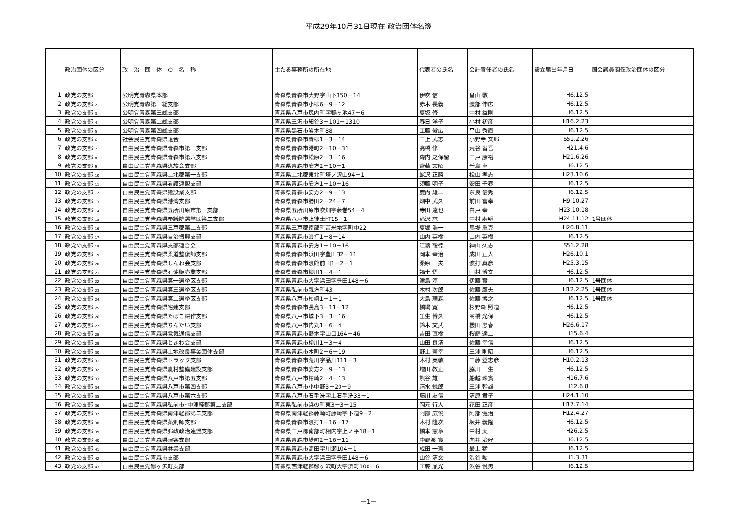平成29年10月31日現在 政治団体名簿
| | 政治団体の区分 | 政 治 団 体 の 名 称 | 主たる事務所の所在地 | 代表者の氏名 | 会計責任者の氏名 | 設立届出年月日 | 国会議員関係政治団体の区分 |
| --- | --- | --- | --- | --- | --- | --- | --- |
| 1 | 政党の支部 1 | 公明党青森県本部 | 青森県青森市大野字山下150－14 | 伊吹 信一 | 畠山 敬一 | H6.12.5 | |
| 2 | 政党の支部 2 | 公明党青森第一総支部 | 青森県青森市小柳6－9－12 | 赤木 長義 | 渡部 伸広 | H6.12.5 | |
| 3 | 政党の支部 3 | 公明党青森第三総支部 | 青森県八戸市尻内町字鴨ヶ池47－6 | 夏坂 修 | 中村 益則 | H6.12.5 | |
| 4 | 政党の支部 4 | 公明党青森第二総支部 | 青森県三沢市細谷3－101－1310 | 春日 洋子 | 小村 初彦 | H16.2.23 | |
| 5 | 政党の支部 5 | 公明党青森第四総支部 | 青森県黒石市岩木町88 | 工藤 俊広 | 平山 秀直 | H6.12.5 | |
| 6 | 政党の支部 6 | 社会民主党青森県連合 | 青森県青森市青柳1－3－14 | 三上 武志 | 小野寺 文郎 | S51.2.26 | |
| 7 | 政党の支部 7 | 自由民主党青森県青森市第一支部 | 青森県青森市港町2－10－31 | 高橋 修一 | 荒谷 省吾 | H21.4.6 | |
| 8 | 政党の支部 8 | 自由民主党青森県青森市第六支部 | 青森県青森市松原2－3－16 | 森内 之保留 | 三戸 康裕 | H21.6.26 | |
| 9 | 政党の支部 9 | 自由民主党青森県遺族会支部 | 青森県青森市安方2－10－1 | 齋藤 文昭 | 千島 卓 | H6.12.5 | |
| 10 | 政党の支部 10 | 自由民主党青森県上北郡第一支部 | 青森県上北郡東北町塔ノ沢山94－1 | 蛯沢 正勝 | 松山 孝志 | H23.10.6 | |
| 11 | 政党の支部 11 | 自由民主党青森県看護連盟支部 | 青森県青森市安方1－10－16 | 須藤 明子 | 安田 千春 | H6.12.5 | |
| 12 | 政党の支部 12 | 自由民主党青森県建設業支部 | 青森県青森市安方2－9－13 | 鹿内 雄二 | 奈良 信秀 | H6.12.5 | |
| 13 | 政党の支部 13 | 自由民主党青森県港湾支部 | 青森県青森市勝田2－24－7 | 畑中 武久 | 前田 富幸 | H9.10.27 | |
| 14 | 政党の支部 14 | 自由民主党青森県五所川原市第一支部 | 青森県五所川原市吹畑字藤巻54－4 | 寺田 達也 | 白戸 幸一 | H23.10.18 | |
| 15 | 政党の支部 15 | 自由民主党青森県参議院選挙区第二支部 | 青森県八戸市上徒士町15－1 | 滝沢 求 | 中村 寿明 | H24.11.12 | 1号団体 |
| 16 | 政党の支部 16 | 自由民主党青森県三戸郡第二支部 | 青森県三戸郡南部町苫米地字町中22 | 夏堀 浩一 | 馬場 重克 | H20.8.11 | |
| 17 | 政党の支部 17 | 自由民主党青森県自治振興支部 | 青森県青森市浪打1－8－14 | 山内 英樹 | 山内 英樹 | H6.12.5 | |
| 18 | 政党の支部 18 | 自由民主党青森県支部連合会 | 青森県青森市安方1－10－16 | 江渡 聡徳 | 神山 久志 | S51.2.28 | |
| 19 | 政党の支部 19 | 自由民主党青森県柔道整復師支部 | 青森県青森市浜田字豊田32－11 | 岡本 幸治 | 成田 正人 | H26.10.1 | |
| 20 | 政党の支部 20 | 自由民主党青森県しんわ会支部 | 青森県青森市浪館前田1－2－1 | 桑原 一夫 | 波打 真彦 | H25.3.15 | |
| 21 | 政党の支部 21 | 自由民主党青森県石油販売業支部 | 青森県青森市柳川1－4－1 | 福士 悟 | 田村 博文 | H6.12.5 | |
| 22 | 政党の支部 22 | 自由民主党青森県第一選挙区支部 | 青森県青森市大字浜田字豊田148－6 | 津島 淳 | 伊藤 實 | H6.12.5 | 1号団体 |
| 23 | 政党の支部 23 | 自由民主党青森県第三選挙区支部 | 青森県弘前市親方町43 | 木村 次郎 | 佐藤 鷹夫 | H12.2.25 | 1号団体 |
| 24 | 政党の支部 24 | 自由民主党青森県第二選挙区支部 | 青森県八戸市柏崎1－1－1 | 大島 理森 | 佐藤 博之 | H6.12.5 | 1号団体 |
| 25 | 政党の支部 25 | 自由民主党青森県宅建支部 | 青森県青森市長島3－11－12 | 橋場 寛 | 杉野森 照道 | H6.12.5 | |
| 26 | 政党の支部 26 | 自由民主党青森県たばこ耕作支部 | 青森県八戸市城下3－3－16 | 壬生 博久 | 髙橋 光保 | H6.12.5 | |
| 27 | 政党の支部 27 | 自由民主党青森県ちんたい支部 | 青森県八戸市内丸1－6－4 | 鈴木 文武 | 櫻田 忠春 | H26.6.17 | |
| 28 | 政党の支部 28 | 自由民主党青森県電気通信支部 | 青森県青森市野木字山口164－46 | 吉田 直樹 | 桜庭 達二 | H15.6.4 | |
| 29 | 政党の支部 29 | 自由民主党青森県ときわ会支部 | 青森県青森市柳川1－3－4 | 山田 良清 | 佐藤 幸信 | H6.12.5 | |
| 30 | 政党の支部 30 | 自由民主党青森県土地改良事業団体支部 | 青森県青森市本町2－6－19 | 野上 憲幸 | 三浦 則昭 | H6.12.5 | |
| 31 | 政党の支部 31 | 自由民主党青森県トラック支部 | 青森県青森市荒川字品川111－3 | 木村 英敬 | 工藤 登志彦 | H10.2.13 | |
| 32 | 政党の支部 32 | 自由民主党青森県農村整備建設支部 | 青森県青森市安方2－9－13 | 増田 教正 | 脇川 一生 | H6.12.5 | |
| 33 | 政党の支部 33 | 自由民主党青森県八戸市第五支部 | 青森県八戸市柏崎2－4－13 | 熊谷 雄一 | 船越 珠實 | H16.7.6 | |
| 34 | 政党の支部 34 | 自由民主党青森県八戸市第四支部 | 青森県八戸市小中野3－20－9 | 清水 悦郎 | 三浦 幹雄 | H12.6.8 | |
| 35 | 政党の支部 35 | 自由民主党青森県八戸市第六支部 | 青森県八戸市石手洗字上石手洗33－1 | 藤川 友信 | 清原 君子 | H24.1.10 | |
| 36 | 政党の支部 36 | 自由民主党青森県弘前市･中津軽郡第二支部 | 青森県弘前市浜の町東3－3－15 | 岡元 行人 | 花田 正彦 | H17.7.14 | |
| 37 | 政党の支部 37 | 自由民主党青森県南津軽郡第二支部 | 青森県南津軽郡藤崎町藤崎字下道9－2 | 阿部 広悦 | 阿部 健治 | H12.4.27 | |
| 38 | 政党の支部 38 | 自由民主党青森県薬剤師支部 | 青森県青森市浪打1－16－17 | 木村 隆次 | 坂井 義隆 | H6.12.5 | |
| 39 | 政党の支部 39 | 自由民主党青森県郵政政治連盟支部 | 青森県三戸郡南部町相内字上ノ平18－1 | 橋本 憲章 | 中村 天 | H26.2.5 | |
| 40 | 政党の支部 40 | 自由民主党青森県理容支部 | 青森県青森市堤町2－16－11 | 中野渡 實 | 向井 治好 | H6.12.5 | |
| 41 | 政党の支部 41 | 自由民主党青森県林業支部 | 青森県青森市高田字川瀬104－1 | 成田 一憲 | 最上 猛 | H6.12.5 | |
| 42 | 政党の支部 42 | 自由民主党青森市支部 | 青森県青森市大字浜田字豊田148－6 | 山谷 清文 | 渋谷 勲 | H1.3.31 | |
| 43 | 政党の支部 43 | 自由民主党鰺ヶ沢町支部 | 青森県西津軽郡鰺ヶ沢町大字浜町100－6 | 工藤 兼光 | 渋谷 悦男 | H6.12.5 | |
－1－